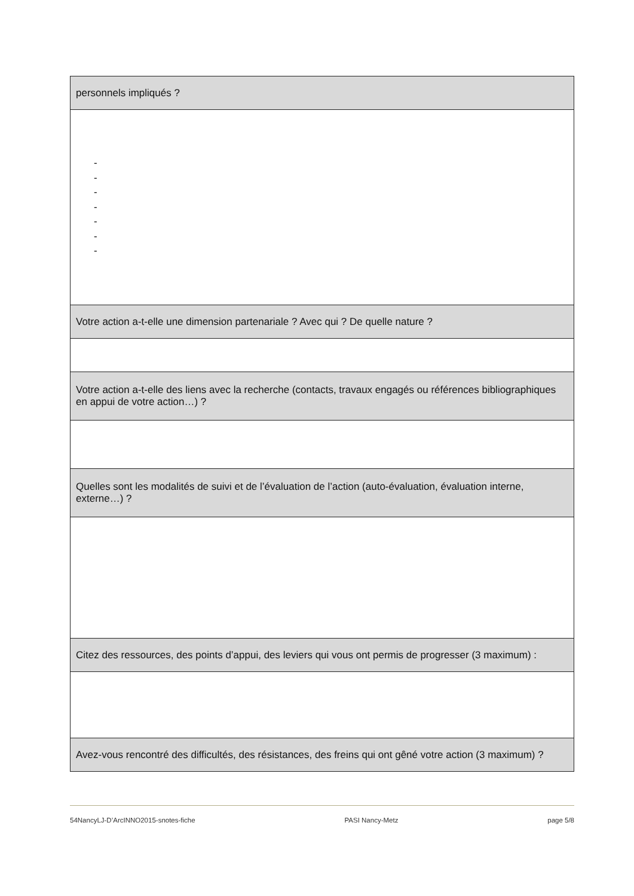| personnels impliqués ? |
| - - - - - - - |
| Votre action a-t-elle une dimension partenariale ? Avec qui ? De quelle nature ? |
| Votre action a-t-elle des liens avec la recherche (contacts, travaux engagés ou références bibliographiques en appui de votre action…) ? |
| Quelles sont les modalités de suivi et de l’évaluation de l’action (auto-évaluation, évaluation interne, externe…) ? |
| Citez des ressources, des points d’appui, des leviers qui vous ont permis de progresser (3 maximum) : |
| Avez-vous rencontré des difficultés, des résistances, des freins qui ont gêné votre action (3 maximum) ? |
54NancyLJ-D’ArcINNO2015-snotes-fiche PASI Nancy-Metz page 5/8